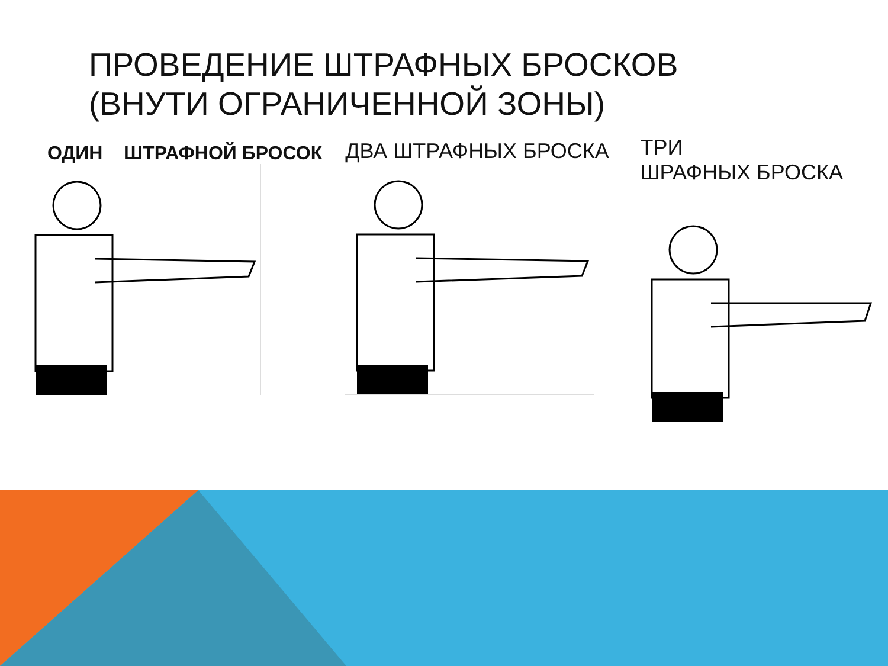ПРОВЕДЕНИЕ ШТРАФНЫХ БРОСКОВ
(ВНУТИ ОГРАНИЧЕННОЙ ЗОНЫ)
ОДИН ШТРАФНОЙ БРОСОК
ДВА ШТРАФНЫХ БРОСКА
ТРИ
ШРАФНЫХ БРОСКА